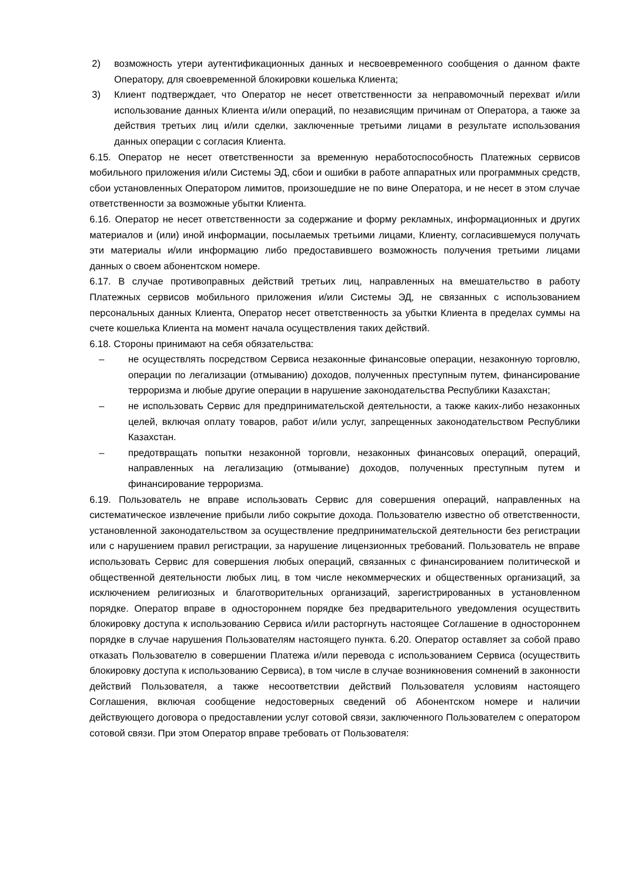2) возможность утери аутентификационных данных и несвоевременного сообщения о данном факте Оператору, для своевременной блокировки кошелька Клиента;
3) Клиент подтверждает, что Оператор не несет ответственности за неправомочный перехват и/или использование данных Клиента и/или операций, по независящим причинам от Оператора, а также за действия третьих лиц и/или сделки, заключенные третьими лицами в результате использования данных операции с согласия Клиента.
6.15. Оператор не несет ответственности за временную неработоспособность Платежных сервисов мобильного приложения и/или Системы ЭД, сбои и ошибки в работе аппаратных или программных средств, сбои установленных Оператором лимитов, произошедшие не по вине Оператора, и не несет в этом случае ответственности за возможные убытки Клиента.
6.16. Оператор не несет ответственности за содержание и форму рекламных, информационных и других материалов и (или) иной информации, посылаемых третьими лицами, Клиенту, согласившемуся получать эти материалы и/или информацию либо предоставившего возможность получения третьими лицами данных о своем абонентском номере.
6.17. В случае противоправных действий третьих лиц, направленных на вмешательство в работу Платежных сервисов мобильного приложения и/или Системы ЭД, не связанных с использованием персональных данных Клиента, Оператор несет ответственность за убытки Клиента в пределах суммы на счете кошелька Клиента на момент начала осуществления таких действий.
6.18. Стороны принимают на себя обязательства:
– не осуществлять посредством Сервиса незаконные финансовые операции, незаконную торговлю, операции по легализации (отмыванию) доходов, полученных преступным путем, финансирование терроризма и любые другие операции в нарушение законодательства Республики Казахстан;
– не использовать Сервис для предпринимательской деятельности, а также каких-либо незаконных целей, включая оплату товаров, работ и/или услуг, запрещенных законодательством Республики Казахстан.
– предотвращать попытки незаконной торговли, незаконных финансовых операций, операций, направленных на легализацию (отмывание) доходов, полученных преступным путем и финансирование терроризма.
6.19. Пользователь не вправе использовать Сервис для совершения операций, направленных на систематическое извлечение прибыли либо сокрытие дохода. Пользователю известно об ответственности, установленной законодательством за осуществление предпринимательской деятельности без регистрации или с нарушением правил регистрации, за нарушение лицензионных требований. Пользователь не вправе использовать Сервис для совершения любых операций, связанных с финансированием политической и общественной деятельности любых лиц, в том числе некоммерческих и общественных организаций, за исключением религиозных и благотворительных организаций, зарегистрированных в установленном порядке. Оператор вправе в одностороннем порядке без предварительного уведомления осуществить блокировку доступа к использованию Сервиса и/или расторгнуть настоящее Соглашение в одностороннем порядке в случае нарушения Пользователям настоящего пункта. 6.20. Оператор оставляет за собой право отказать Пользователю в совершении Платежа и/или перевода с использованием Сервиса (осуществить блокировку доступа к использованию Сервиса), в том числе в случае возникновения сомнений в законности действий Пользователя, а также несоответствии действий Пользователя условиям настоящего Соглашения, включая сообщение недостоверных сведений об Абонентском номере и наличии действующего договора о предоставлении услуг сотовой связи, заключенного Пользователем с оператором сотовой связи. При этом Оператор вправе требовать от Пользователя: